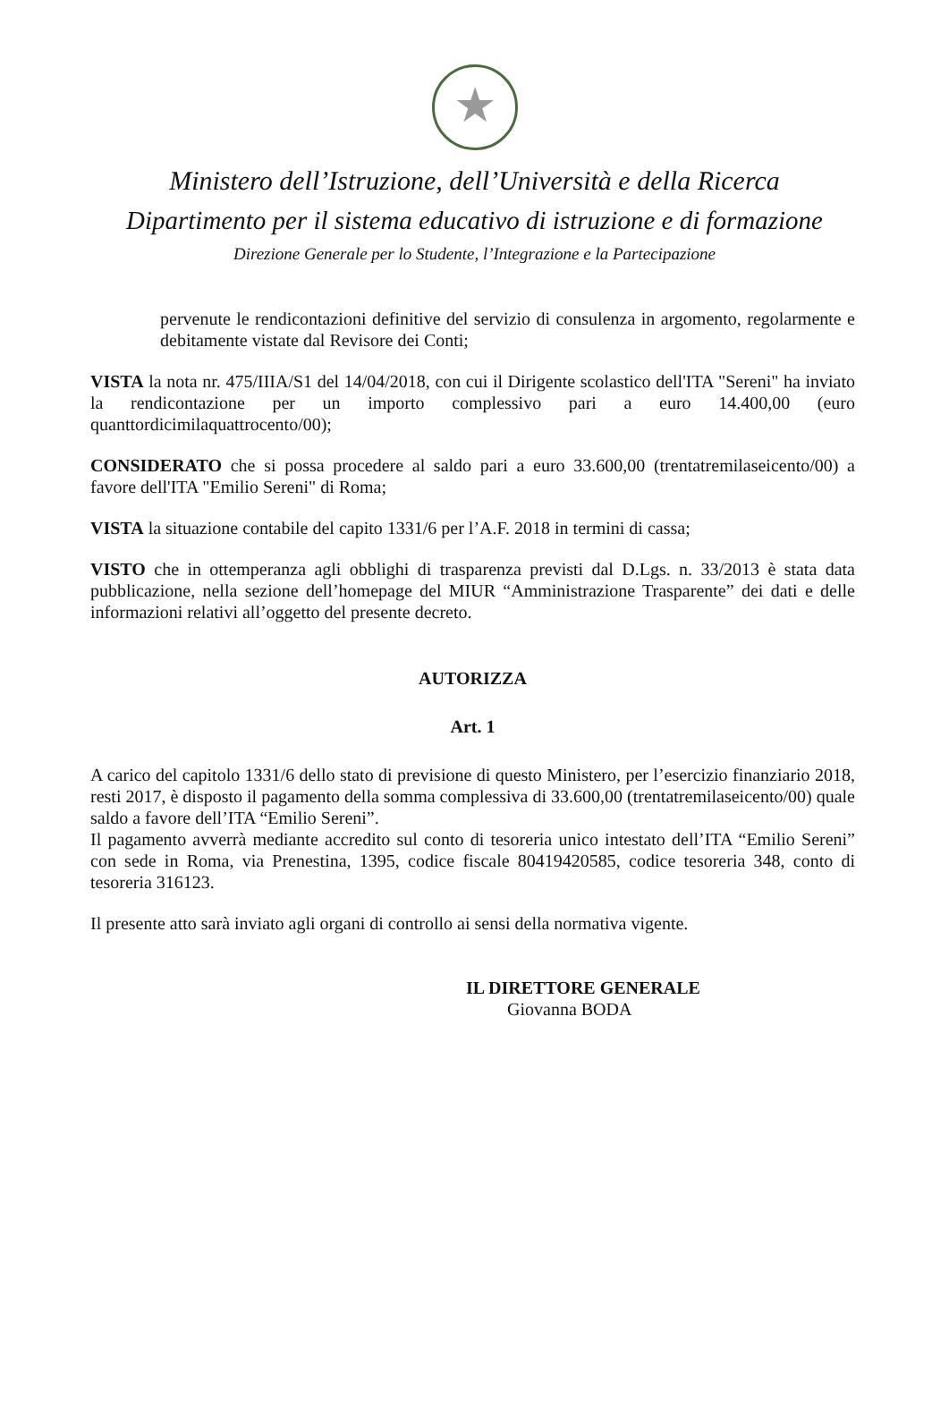★
Ministero dell’Istruzione, dell’Università e della Ricerca
Dipartimento per il sistema educativo di istruzione e di formazione
Direzione Generale per lo Studente, l’Integrazione e la Partecipazione
pervenute le rendicontazioni definitive del servizio di consulenza in argomento, regolarmente e debitamente vistate dal Revisore dei Conti;
VISTA la nota nr. 475/IIIA/S1 del 14/04/2018, con cui il Dirigente scolastico dell'ITA "Sereni" ha inviato la rendicontazione per un importo complessivo pari a euro 14.400,00 (euro quanttordicimilaquattrocento/00);
CONSIDERATO che si possa procedere al saldo pari a euro 33.600,00 (trentatremilaseicento/00) a favore dell'ITA "Emilio Sereni" di Roma;
VISTA la situazione contabile del capito 1331/6 per l’A.F. 2018 in termini di cassa;
VISTO che in ottemperanza agli obblighi di trasparenza previsti dal D.Lgs. n. 33/2013 è stata data pubblicazione, nella sezione dell’homepage del MIUR “Amministrazione Trasparente” dei dati e delle informazioni relativi all’oggetto del presente decreto.
AUTORIZZA
Art. 1
A carico del capitolo 1331/6 dello stato di previsione di questo Ministero, per l’esercizio finanziario 2018, resti 2017, è disposto il pagamento della somma complessiva di 33.600,00 (trentatremilaseicento/00) quale saldo a favore dell’ITA “Emilio Sereni”.
Il pagamento avverrà mediante accredito sul conto di tesoreria unico intestato dell’ITA “Emilio Sereni” con sede in Roma, via Prenestina, 1395, codice fiscale 80419420585, codice tesoreria 348, conto di tesoreria 316123.
Il presente atto sarà inviato agli organi di controllo ai sensi della normativa vigente.
IL DIRETTORE GENERALE
Giovanna BODA